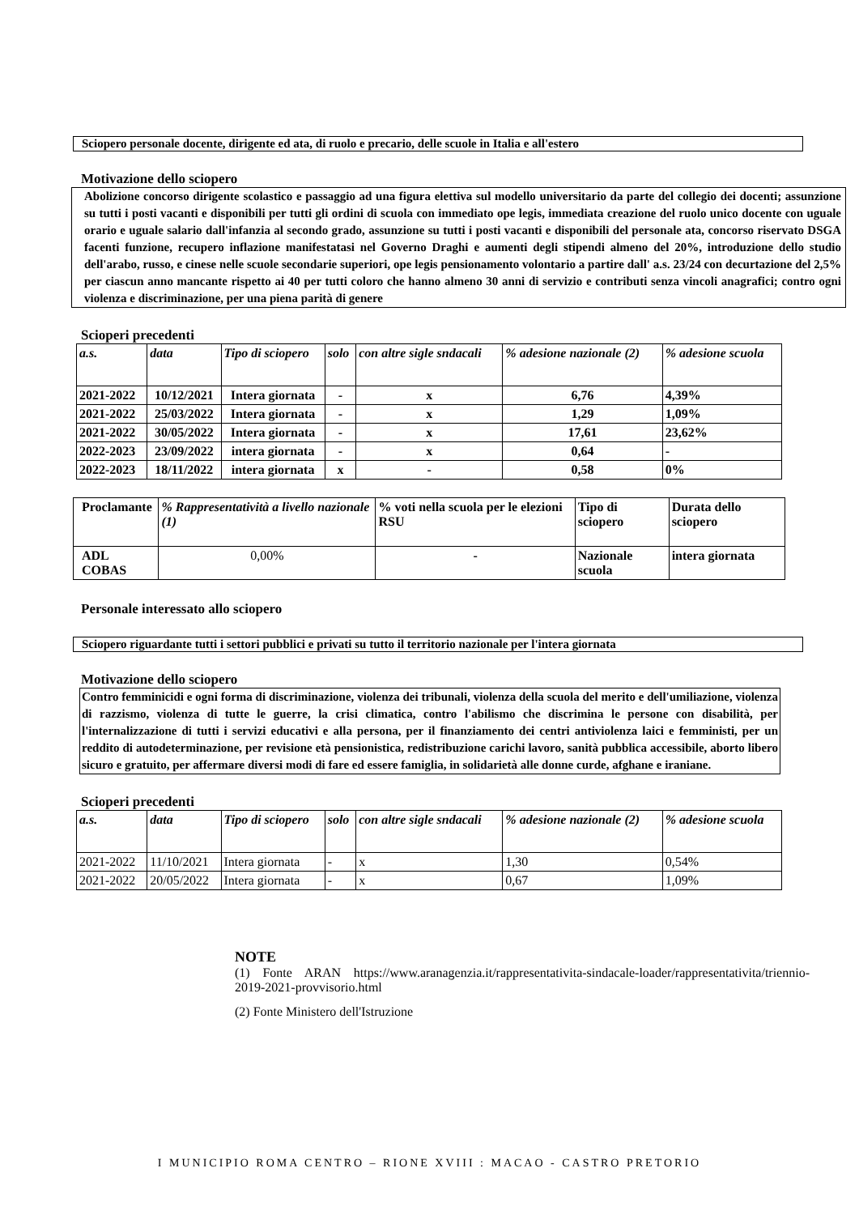Sciopero personale docente, dirigente ed ata, di ruolo e precario, delle scuole in Italia e all'estero
Motivazione dello sciopero
Abolizione concorso dirigente scolastico e passaggio ad una figura elettiva sul modello universitario da parte del collegio dei docenti; assunzione su tutti i posti vacanti e disponibili per tutti gli ordini di scuola con immediato ope legis, immediata creazione del ruolo unico docente con uguale orario e uguale salario dall'infanzia al secondo grado, assunzione su tutti i posti vacanti e disponibili del personale ata, concorso riservato DSGA facenti funzione, recupero inflazione manifestatasi nel Governo Draghi e aumenti degli stipendi almeno del 20%, introduzione dello studio dell'arabo, russo, e cinese nelle scuole secondarie superiori, ope legis pensionamento volontario a partire dall' a.s. 23/24 con decurtazione del 2,5% per ciascun anno mancante rispetto ai 40 per tutti coloro che hanno almeno 30 anni di servizio e contributi senza vincoli anagrafici; contro ogni violenza e discriminazione, per una piena parità di genere
Scioperi precedenti
| a.s. | data | Tipo di sciopero | solo | con altre sigle sndacali | % adesione nazionale (2) | % adesione scuola |
| --- | --- | --- | --- | --- | --- | --- |
| 2021-2022 | 10/12/2021 | Intera giornata | - | x | 6,76 | 4,39% |
| 2021-2022 | 25/03/2022 | Intera giornata | - | x | 1,29 | 1,09% |
| 2021-2022 | 30/05/2022 | Intera giornata | - | x | 17,61 | 23,62% |
| 2022-2023 | 23/09/2022 | intera giornata | - | x | 0,64 | - |
| 2022-2023 | 18/11/2022 | intera giornata | x | - | 0,58 | 0% |
| Proclamante | % Rappresentatività a livello nazionale (1) | % voti nella scuola per le elezioni RSU | Tipo di sciopero | Durata dello sciopero |
| ADL COBAS | 0,00% | - | Nazionale scuola | intera giornata |
Personale interessato allo sciopero
Sciopero riguardante tutti i settori pubblici e privati su tutto il territorio nazionale per l'intera giornata
Motivazione dello sciopero
Contro femminicidi e ogni forma di discriminazione, violenza dei tribunali, violenza della scuola del merito e dell'umiliazione, violenza di razzismo, violenza di tutte le guerre, la crisi climatica, contro l'abilismo che discrimina le persone con disabilità, per l'internalizzazione di tutti i servizi educativi e alla persona, per il finanziamento dei centri antiviolenza laici e femministi, per un reddito di autodeterminazione, per revisione età pensionistica, redistribuzione carichi lavoro, sanità pubblica accessibile, aborto libero sicuro e gratuito, per affermare diversi modi di fare ed essere famiglia, in solidarietà alle donne curde, afghane e iraniane.
Scioperi precedenti
| a.s. | data | Tipo di sciopero | solo | con altre sigle sndacali | % adesione nazionale (2) | % adesione scuola |
| --- | --- | --- | --- | --- | --- | --- |
| 2021-2022 | 11/10/2021 | Intera giornata | - | x | 1,30 | 0,54% |
| 2021-2022 | 20/05/2022 | Intera giornata | - | x | 0,67 | 1,09% |
NOTE
(1) Fonte ARAN https://www.aranagenzia.it/rappresentativita-sindacale-loader/rappresentativita/triennio-2019-2021-provvisorio.html
(2) Fonte Ministero dell'Istruzione
I MUNICIPIO ROMA CENTRO – RIONE XVIII : MACAO - CASTRO PRETORIO